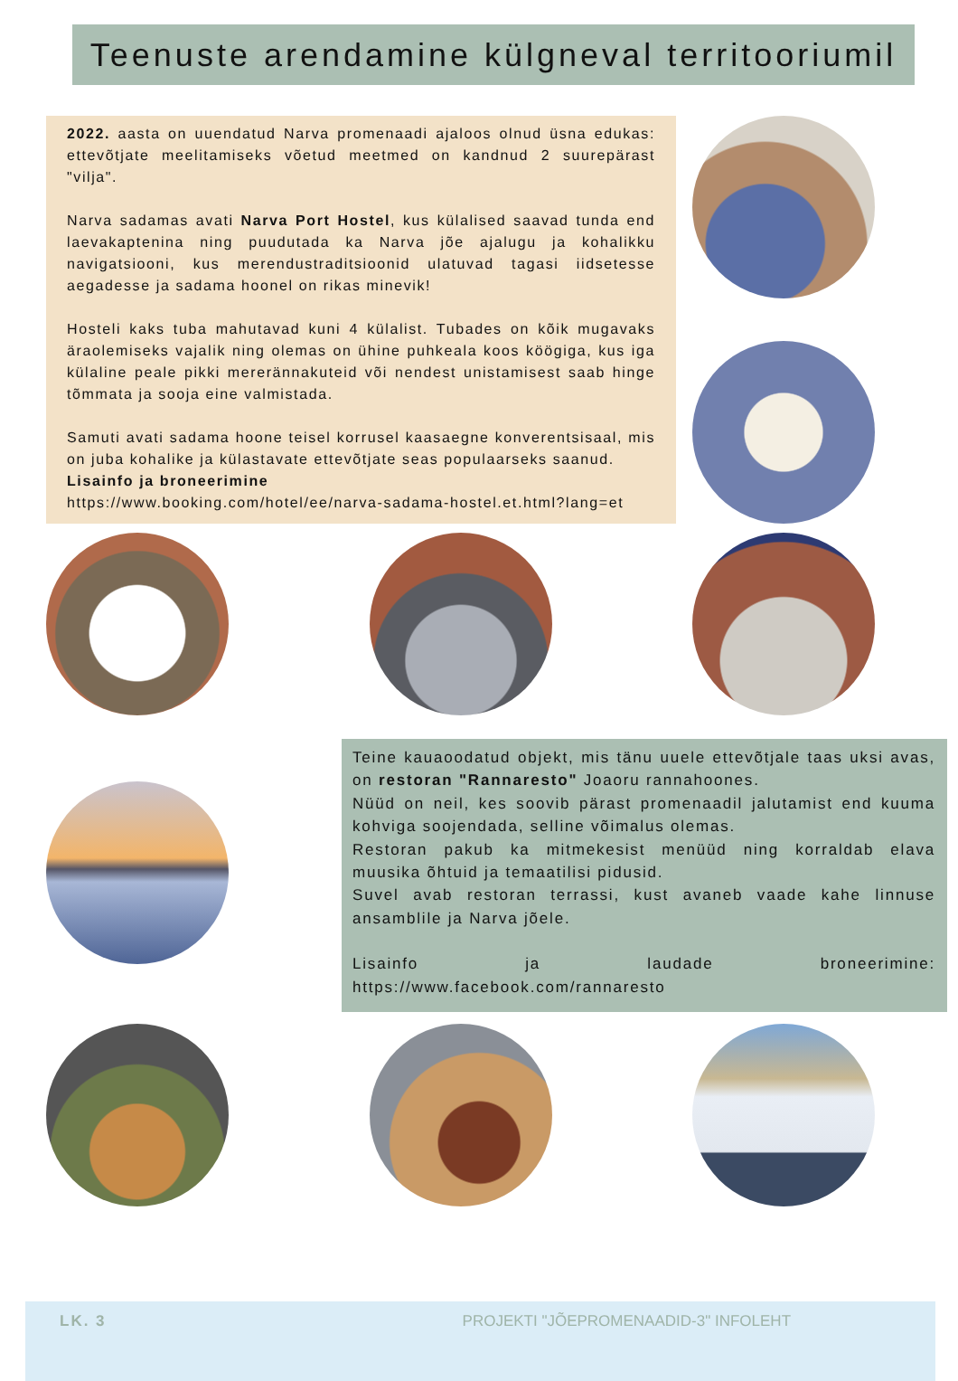Teenuste arendamine külgneval territooriumil
2022. aasta on uuendatud Narva promenaadi ajaloos olnud üsna edukas: ettevõtjate meelitamiseks võetud meetmed on kandnud 2 suurepärast "vilja".
Narva sadamas avati Narva Port Hostel, kus külalised saavad tunda end laevakaptenina ning puudutada ka Narva jõe ajalugu ja kohalikku navigatsiooni, kus merendustraditsioonid ulatuvad tagasi iidsetesse aegadesse ja sadama hoonel on rikas minevik!
Hosteli kaks tuba mahutavad kuni 4 külalist. Tubades on kõik mugavaks äraolemiseks vajalik ning olemas on ühine puhkeala koos köögiga, kus iga külaline peale pikki mererännakuteid või nendest unistamisest saab hinge tõmmata ja sooja eine valmistada.
Samuti avati sadama hoone teisel korrusel kaasaegne konverentsisaal, mis on juba kohalike ja külastavate ettevõtjate seas populaarseks saanud.
Lisainfo ja broneerimine
https://www.booking.com/hotel/ee/narva-sadama-hostel.et.html?lang=et
Teine kauaoodatud objekt, mis tänu uuele ettevõtjale taas uksi avas, on restoran "Rannaresto" Joaoru rannahoones.
Nüüd on neil, kes soovib pärast promenaadil jalutamist end kuuma kohviga soojendada, selline võimalus olemas.
Restoran pakub ka mitmekesist menüüd ning korraldab elava muusika õhtuid ja temaatilisi pidusid.
Suvel avab restoran terrassi, kust avaneb vaade kahe linnuse ansamblile ja Narva jõele.
Lisainfo ja laudade broneerimine:
https://www.facebook.com/rannaresto
LK. 3 PROJEKTI "JÕEPROMENAADID-3" INFOLEHT